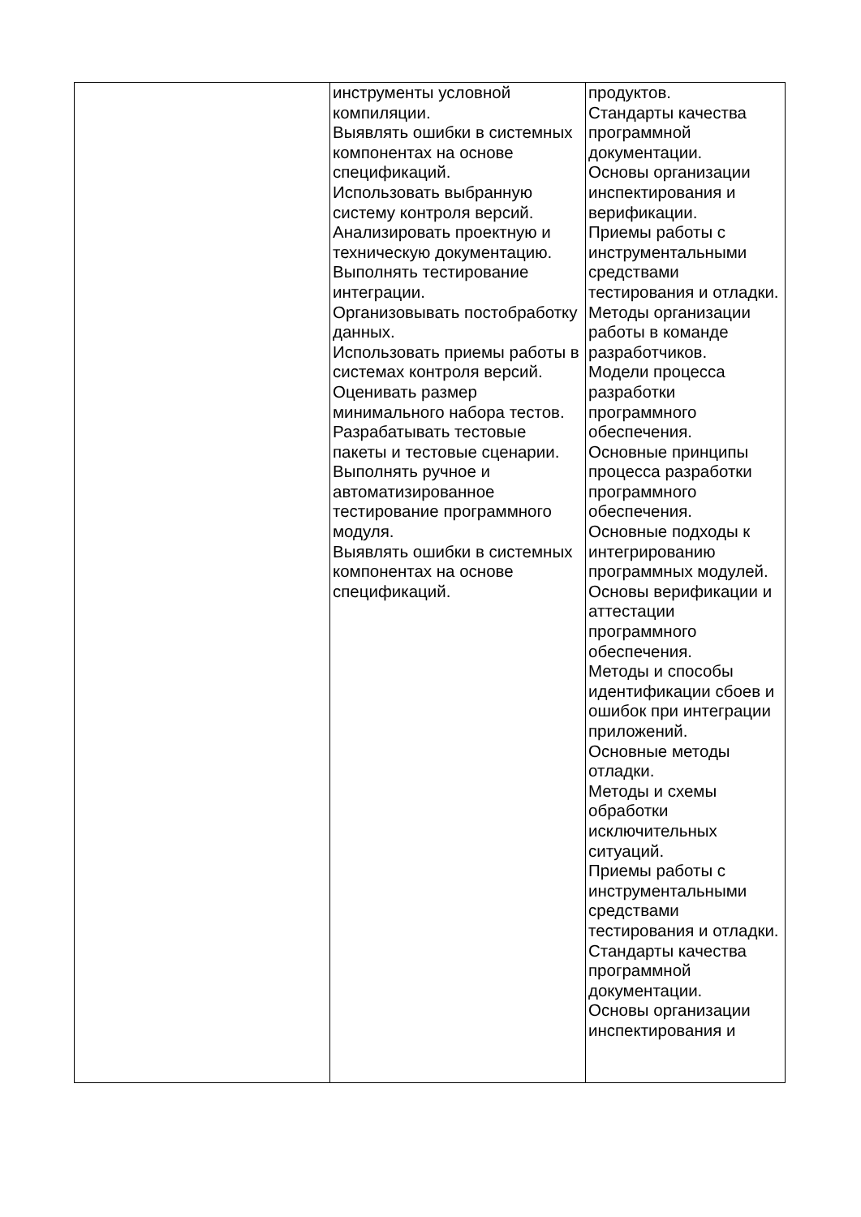| | инструменты условной компиляции. Выявлять ошибки в системных компонентах на основе спецификаций. Использовать выбранную систему контроля версий. Анализировать проектную и техническую документацию. Выполнять тестирование интеграции. Организовывать постобработку данных. Использовать приемы работы в системах контроля версий. Оценивать размер минимального набора тестов. Разрабатывать тестовые пакеты и тестовые сценарии. Выполнять ручное и автоматизированное тестирование программного модуля. Выявлять ошибки в системных компонентах на основе спецификаций. | продуктов. Стандарты качества программной документации. Основы организации инспектирования и верификации. Приемы работы с инструментальными средствами тестирования и отладки. Методы организации работы в команде разработчиков. Модели процесса разработки программного обеспечения. Основные принципы процесса разработки программного обеспечения. Основные подходы к интегрированию программных модулей. Основы верификации и аттестации программного обеспечения. Методы и способы идентификации сбоев и ошибок при интеграции приложений. Основные методы отладки. Методы и схемы обработки исключительных ситуаций. Приемы работы с инструментальными средствами тестирования и отладки. Стандарты качества программной документации. Основы организации инспектирования и |